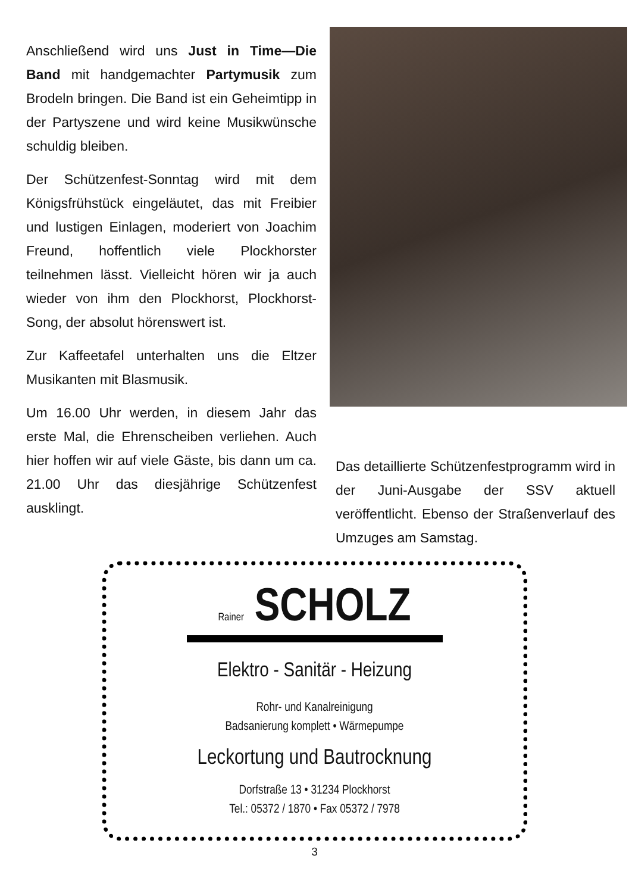Anschließend wird uns Just in Time—Die Band mit handgemachter Partymusik zum Brodeln bringen. Die Band ist ein Geheimtipp in der Partyszene und wird keine Musikwünsche schuldig bleiben.
Der Schützenfest-Sonntag wird mit dem Königsfrühstück eingeläutet, das mit Freibier und lustigen Einlagen, moderiert von Joachim Freund, hoffentlich viele Plockhorster teilnehmen lässt. Vielleicht hören wir ja auch wieder von ihm den Plockhorst, Plockhorst-Song, der absolut hörenswert ist.
Zur Kaffeetafel unterhalten uns die Eltzer Musikanten mit Blasmusik.
Um 16.00 Uhr werden, in diesem Jahr das erste Mal, die Ehrenscheiben verliehen. Auch hier hoffen wir auf viele Gäste, bis dann um ca. 21.00 Uhr das diesjährige Schützenfest ausklingt.
Das detaillierte Schützenfestprogramm wird in der Juni-Ausgabe der SSV aktuell veröffentlicht. Ebenso der Straßenverlauf des Umzuges am Samstag.
Rainer SCHOLZ
Elektro - Sanitär - Heizung
Rohr- und Kanalreinigung
Badsanierung komplett • Wärmepumpe
Leckortung und Bautrocknung
Dorfstraße 13 • 31234 Plockhorst
Tel.: 05372 / 1870 • Fax 05372 / 7978
3